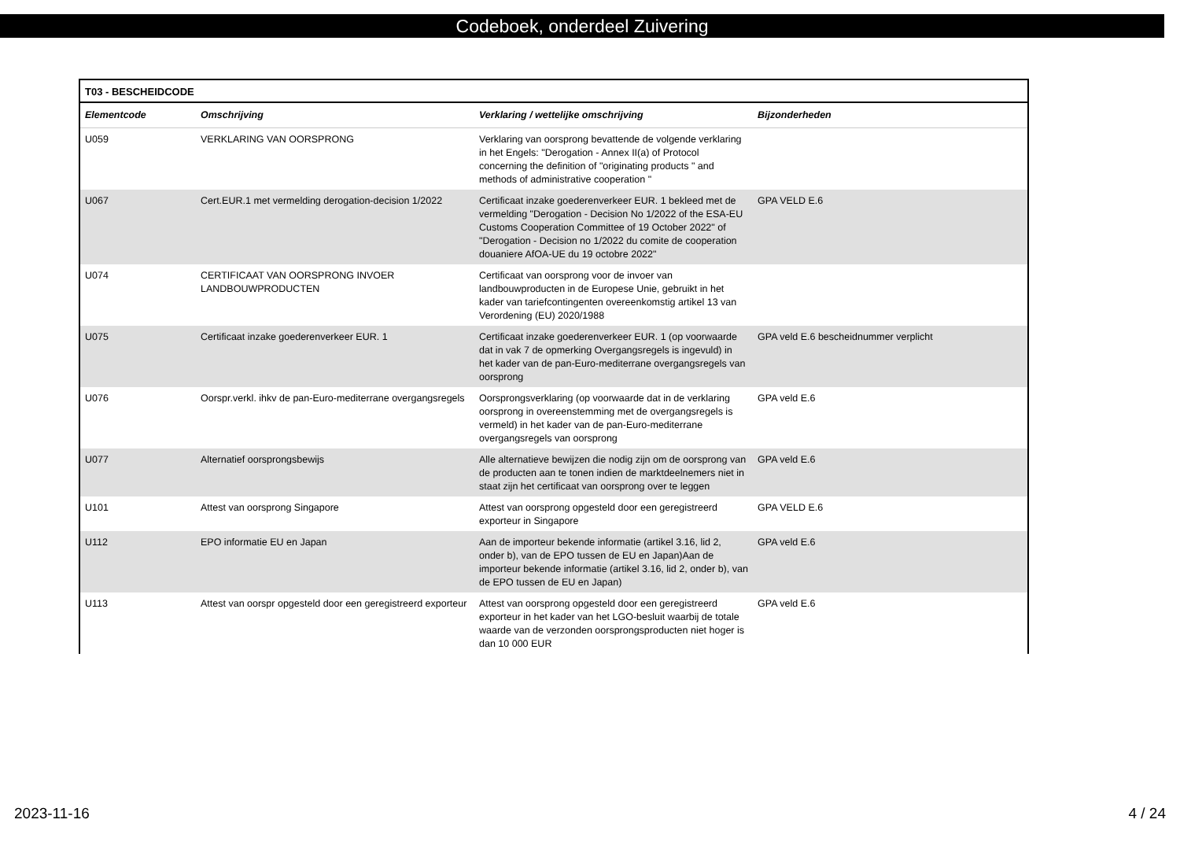Codeboek, onderdeel Zuivering
| T03 - BESCHEIDCODE | | | |
| --- | --- | --- | --- |
| Elementcode | Omschrijving | Verklaring / wettelijke omschrijving | Bijzonderheden |
| U059 | VERKLARING VAN OORSPRONG | Verklaring van oorsprong bevattende de volgende verklaring in het Engels: "Derogation - Annex II(a) of Protocol concerning the definition of "originating products " and methods of administrative cooperation " | |
| U067 | Cert.EUR.1 met vermelding derogation-decision 1/2022 | Certificaat inzake goederenverkeer EUR. 1 bekleed met de vermelding "Derogation - Decision No 1/2022 of the ESA-EU Customs Cooperation Committee of 19 October 2022" of "Derogation - Decision no 1/2022 du comite de cooperation douaniere AfOA-UE du 19 octobre 2022" | GPA VELD E.6 |
| U074 | CERTIFICAAT VAN OORSPRONG INVOER LANDBOUWPRODUCTEN | Certificaat van oorsprong voor de invoer van landbouwproducten in de Europese Unie, gebruikt in het kader van tariefcontingenten overeenkomstig artikel 13 van Verordening (EU) 2020/1988 | |
| U075 | Certificaat inzake goederenverkeer EUR. 1 | Certificaat inzake goederenverkeer EUR. 1 (op voorwaarde dat in vak 7 de opmerking Overgangsregels is ingevuld) in het kader van de pan-Euro-mediterrane overgangsregels van oorsprong | GPA veld E.6 bescheidnummer verplicht |
| U076 | Oorspr.verkl. ihkv de pan-Euro-mediterrane overgangsregels | Oorsprongsverklaring (op voorwaarde dat in de verklaring oorsprong in overeenstemming met de overgangsregels is vermeld) in het kader van de pan-Euro-mediterrane overgangsregels van oorsprong | GPA veld E.6 |
| U077 | Alternatief oorsprongsbewijs | Alle alternatieve bewijzen die nodig zijn om de oorsprong van de producten aan te tonen indien de marktdeelnemers niet in staat zijn het certificaat van oorsprong over te leggen | GPA veld E.6 |
| U101 | Attest van oorsprong Singapore | Attest van oorsprong opgesteld door een geregistreerd exporteur in Singapore | GPA VELD E.6 |
| U112 | EPO informatie EU en Japan | Aan de importeur bekende informatie (artikel 3.16, lid 2, onder b), van de EPO tussen de EU en Japan)Aan de importeur bekende informatie (artikel 3.16, lid 2, onder b), van de EPO tussen de EU en Japan) | GPA veld E.6 |
| U113 | Attest van oorspr opgesteld door een geregistreerd exporteur | Attest van oorsprong opgesteld door een geregistreerd exporteur in het kader van het LGO-besluit waarbij de totale waarde van de verzonden oorsprongsproducten niet hoger is dan 10 000 EUR | GPA veld E.6 |
2023-11-16 4 / 24